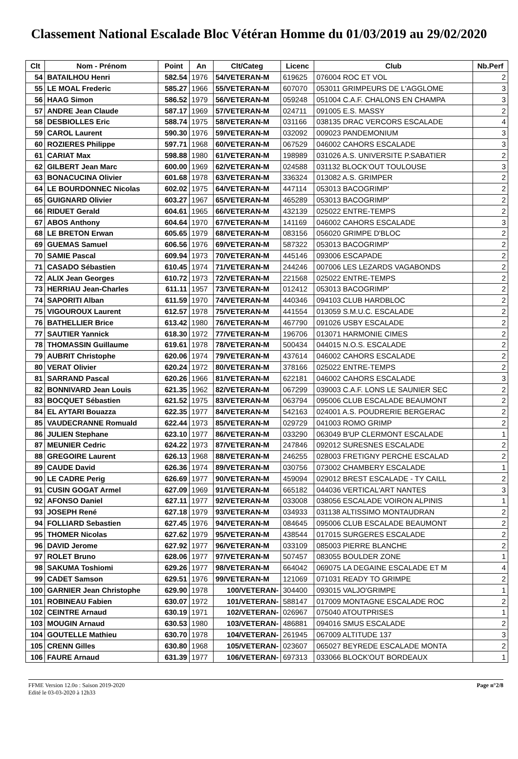Classement National Escalade Bloc Vétéran Homme du 01/03/2019 au 29/02/2020
| Clt | Nom - Prénom | Point | An | Clt/Categ | Licenc | Club | Nb.Perf |
| --- | --- | --- | --- | --- | --- | --- | --- |
| 54 | BATAILHOU Henri | 582.54 | 1976 | 54/VETERAN-M | 619625 | 076004 ROC ET VOL | 2 |
| 55 | LE MOAL Frederic | 585.27 | 1966 | 55/VETERAN-M | 607070 | 053011 GRIMPEURS DE L'AGGLOME | 3 |
| 56 | HAAG Simon | 586.52 | 1979 | 56/VETERAN-M | 059248 | 051004 C.A.F. CHALONS EN CHAMPA | 3 |
| 57 | ANDRE Jean Claude | 587.17 | 1969 | 57/VETERAN-M | 024711 | 091005 E.S. MASSY | 2 |
| 58 | DESBIOLLES Eric | 588.74 | 1975 | 58/VETERAN-M | 031166 | 038135 DRAC VERCORS ESCALADE | 4 |
| 59 | CAROL Laurent | 590.30 | 1976 | 59/VETERAN-M | 032092 | 009023 PANDEMONIUM | 3 |
| 60 | ROZIERES Philippe | 597.71 | 1968 | 60/VETERAN-M | 067529 | 046002 CAHORS ESCALADE | 3 |
| 61 | CARIAT Max | 598.88 | 1980 | 61/VETERAN-M | 198989 | 031026 A.S. UNIVERSITE P.SABATIER | 2 |
| 62 | GILBERT Jean Marc | 600.00 | 1969 | 62/VETERAN-M | 024588 | 031132 BLOCK’OUT TOULOUSE | 3 |
| 63 | BONACUCINA Olivier | 601.68 | 1978 | 63/VETERAN-M | 336324 | 013082 A.S. GRIMPER | 2 |
| 64 | LE BOURDONNEC Nicolas | 602.02 | 1975 | 64/VETERAN-M | 447114 | 053013 BACOGRIMP' | 2 |
| 65 | GUIGNARD Olivier | 603.27 | 1967 | 65/VETERAN-M | 465289 | 053013 BACOGRIMP' | 2 |
| 66 | RIDUET Gerald | 604.61 | 1965 | 66/VETERAN-M | 432139 | 025022 ENTRE-TEMPS | 2 |
| 67 | ABOS Anthony | 604.64 | 1970 | 67/VETERAN-M | 141169 | 046002 CAHORS ESCALADE | 3 |
| 68 | LE BRETON Erwan | 605.65 | 1979 | 68/VETERAN-M | 083156 | 056020 GRIMPE D'BLOC | 2 |
| 69 | GUEMAS Samuel | 606.56 | 1976 | 69/VETERAN-M | 587322 | 053013 BACOGRIMP' | 2 |
| 70 | SAMIE Pascal | 609.94 | 1973 | 70/VETERAN-M | 445146 | 093006 ESCAPADE | 2 |
| 71 | CASADO Sébastien | 610.45 | 1974 | 71/VETERAN-M | 244246 | 007006 LES LEZARDS VAGABONDS | 2 |
| 72 | ALIX Jean Georges | 610.72 | 1973 | 72/VETERAN-M | 221568 | 025022 ENTRE-TEMPS | 2 |
| 73 | HERRIAU Jean-Charles | 611.11 | 1957 | 73/VETERAN-M | 012412 | 053013 BACOGRIMP' | 2 |
| 74 | SAPORITI Alban | 611.59 | 1970 | 74/VETERAN-M | 440346 | 094103 CLUB HARDBLOC | 2 |
| 75 | VIGOUROUX Laurent | 612.57 | 1978 | 75/VETERAN-M | 441554 | 013059 S.M.U.C. ESCALADE | 2 |
| 76 | BATHELLIER Brice | 613.42 | 1980 | 76/VETERAN-M | 467790 | 091026 USBY ESCALADE | 2 |
| 77 | SAUTIER Yannick | 618.30 | 1972 | 77/VETERAN-M | 196706 | 013071 HARMONIE CIMES | 2 |
| 78 | THOMASSIN Guillaume | 619.61 | 1978 | 78/VETERAN-M | 500434 | 044015 N.O.S. ESCALADE | 2 |
| 79 | AUBRIT Christophe | 620.06 | 1974 | 79/VETERAN-M | 437614 | 046002 CAHORS ESCALADE | 2 |
| 80 | VERAT Olivier | 620.24 | 1972 | 80/VETERAN-M | 378166 | 025022 ENTRE-TEMPS | 2 |
| 81 | SARRAND Pascal | 620.26 | 1966 | 81/VETERAN-M | 622181 | 046002 CAHORS ESCALADE | 3 |
| 82 | BONNIVARD Jean Louis | 621.35 | 1962 | 82/VETERAN-M | 067299 | 039003 C.A.F. LONS LE SAUNIER SEC | 2 |
| 83 | BOCQUET Sébastien | 621.52 | 1975 | 83/VETERAN-M | 063794 | 095006 CLUB ESCALADE BEAUMONT | 2 |
| 84 | EL AYTARI Bouazza | 622.35 | 1977 | 84/VETERAN-M | 542163 | 024001 A.S. POUDRERIE BERGERAC | 2 |
| 85 | VAUDECRANNE Romuald | 622.44 | 1973 | 85/VETERAN-M | 029729 | 041003 ROMO GRIMP | 2 |
| 86 | JULIEN Stephane | 623.10 | 1977 | 86/VETERAN-M | 033290 | 063049 B'UP CLERMONT ESCALADE | 1 |
| 87 | MEUNIER Cedric | 624.22 | 1973 | 87/VETERAN-M | 247846 | 092012 SURESNES ESCALADE | 2 |
| 88 | GREGOIRE Laurent | 626.13 | 1968 | 88/VETERAN-M | 246255 | 028003 FRETIGNY PERCHE ESCALAD | 2 |
| 89 | CAUDE David | 626.36 | 1974 | 89/VETERAN-M | 030756 | 073002 CHAMBERY ESCALADE | 1 |
| 90 | LE CADRE Perig | 626.69 | 1977 | 90/VETERAN-M | 459094 | 029012 BREST ESCALADE - TY CAILL | 2 |
| 91 | CUSIN GOGAT Armel | 627.09 | 1969 | 91/VETERAN-M | 665182 | 044036 VERTICAL'ART NANTES | 3 |
| 92 | AFONSO Daniel | 627.11 | 1977 | 92/VETERAN-M | 033008 | 038056 ESCALADE VOIRON ALPINIS | 1 |
| 93 | JOSEPH René | 627.18 | 1979 | 93/VETERAN-M | 034933 | 031138 ALTISSIMO MONTAUDRAN | 2 |
| 94 | FOLLIARD Sebastien | 627.45 | 1976 | 94/VETERAN-M | 084645 | 095006 CLUB ESCALADE BEAUMONT | 2 |
| 95 | THOMER Nicolas | 627.62 | 1979 | 95/VETERAN-M | 438544 | 017015 SURGERES ESCALADE | 2 |
| 96 | DAVID Jerome | 627.92 | 1977 | 96/VETERAN-M | 033109 | 085003 PIERRE BLANCHE | 2 |
| 97 | ROLET Bruno | 628.06 | 1977 | 97/VETERAN-M | 507457 | 083055 BOULDER ZONE | 1 |
| 98 | SAKUMA Toshiomi | 629.26 | 1977 | 98/VETERAN-M | 664042 | 069075 LA DEGAINE ESCALADE ET M | 4 |
| 99 | CADET Samson | 629.51 | 1976 | 99/VETERAN-M | 121069 | 071031 READY TO GRIMPE | 2 |
| 100 | GARNIER Jean Christophe | 629.90 | 1978 | 100/VETERAN- | 304400 | 093015 VALJO'GRIMPE | 1 |
| 101 | ROBINEAU Fabien | 630.07 | 1972 | 101/VETERAN- | 588147 | 017009 MONTAGNE ESCALADE ROC | 2 |
| 102 | CEINTRE Arnaud | 630.19 | 1971 | 102/VETERAN- | 026967 | 075040 ATOUTPRISES | 1 |
| 103 | MOUGIN Arnaud | 630.53 | 1980 | 103/VETERAN- | 486881 | 094016 SMUS ESCALADE | 2 |
| 104 | GOUTELLE Mathieu | 630.70 | 1978 | 104/VETERAN- | 261945 | 067009 ALTITUDE 137 | 3 |
| 105 | CRENN Gilles | 630.80 | 1968 | 105/VETERAN- | 023607 | 065027 BEYREDE ESCALADE MONTA | 2 |
| 106 | FAURE Arnaud | 631.39 | 1977 | 106/VETERAN- | 697313 | 033066 BLOCK'OUT BORDEAUX | 1 |
FFME Version 12.0o : Saison 2019-2020
Edité le 03-03-2020 à 12h33
Page n°2/8